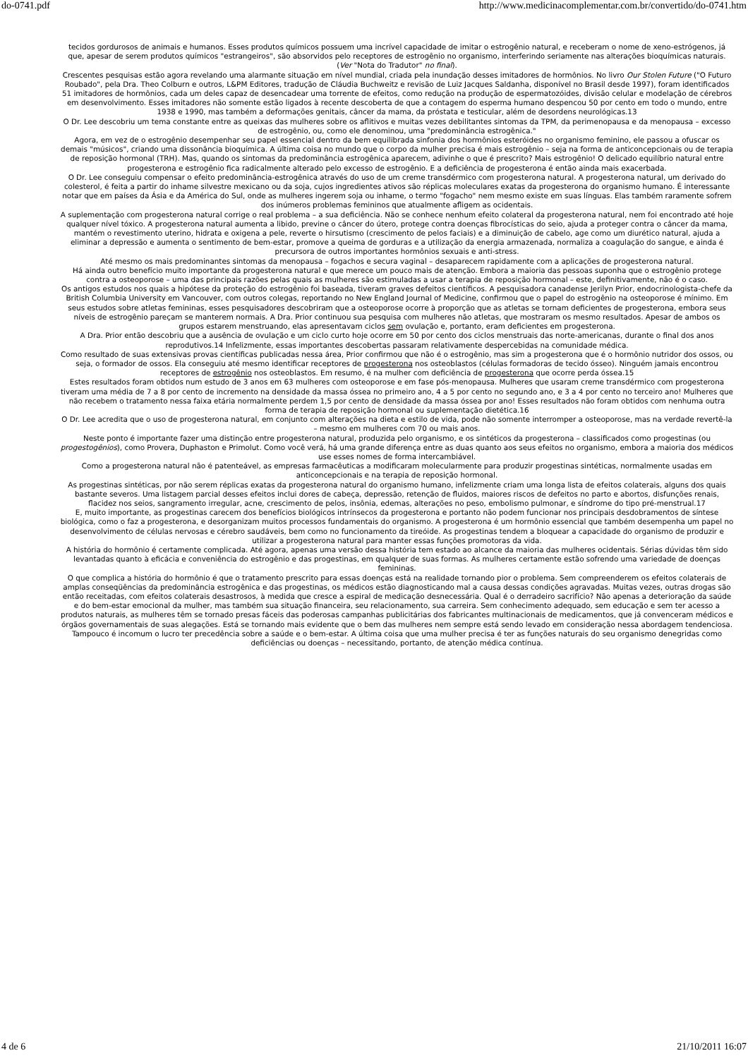do-0741.pdf http://www.medicinacomplementar.com.br/convertido/do-0741.htm
tecidos gordurosos de animais e humanos. Esses produtos químicos possuem uma incrível capacidade de imitar o estrogênio natural, e receberam o nome de xeno-estrógenos, já que, apesar de serem produtos químicos "estrangeiros", são absorvidos pelo receptores de estrogênio no organismo, interferindo seriamente nas alterações bioquímicas naturais. (Ver "Nota do Tradutor" no final).
Crescentes pesquisas estão agora revelando uma alarmante situação em nível mundial, criada pela inundação desses imitadores de hormônios. No livro Our Stolen Future ("O Futuro Roubado", pela Dra. Theo Colburn e outros, L&PM Editores, tradução de Cláudia Buchweitz e revisão de Luiz Jacques Saldanha, disponível no Brasil desde 1997), foram identificados 51 imitadores de hormônios, cada um deles capaz de desencadear uma torrente de efeitos, como redução na produção de espermatozóides, divisão celular e modelação de cérebros em desenvolvimento. Esses imitadores não somente estão ligados à recente descoberta de que a contagem do esperma humano despencou 50 por cento em todo o mundo, entre 1938 e 1990, mas também a deformações genitais, câncer da mama, da próstata e testicular, além de desordens neurológicas.13
O Dr. Lee descobriu um tema constante entre as queixas das mulheres sobre os aflitivos e muitas vezes debilitantes sintomas da TPM, da perimenopausa e da menopausa – excesso de estrogênio, ou, como ele denominou, uma "predominância estrogênica."
Agora, em vez de o estrogênio desempenhar seu papel essencial dentro da bem equilibrada sinfonia dos hormônios esteróides no organismo feminino, ele passou a ofuscar os demais "músicos", criando uma dissonância bioquímica. A última coisa no mundo que o corpo da mulher precisa é mais estrogênio – seja na forma de anticoncepcionais ou de terapia de reposição hormonal (TRH). Mas, quando os sintomas da predominância estrogênica aparecem, adivinhe o que é prescrito? Mais estrogênio! O delicado equilíbrio natural entre progesterona e estrogênio fica radicalmente alterado pelo excesso de estrogênio. E a deficiência de progesterona é então ainda mais exacerbada.
O Dr. Lee conseguiu compensar o efeito predominância-estrogênica através do uso de um creme transdérmico com progesterona natural. A progesterona natural, um derivado do colesterol, é feita a partir do inhame silvestre mexicano ou da soja, cujos ingredientes ativos são réplicas moleculares exatas da progesterona do organismo humano. É interessante notar que em países da Ásia e da América do Sul, onde as mulheres ingerem soja ou inhame, o termo "fogacho" nem mesmo existe em suas línguas. Elas também raramente sofrem dos inúmeros problemas femininos que atualmente afligem as ocidentais.
A suplementação com progesterona natural corrige o real problema – a sua deficiência. Não se conhece nenhum efeito colateral da progesterona natural, nem foi encontrado até hoje qualquer nível tóxico. A progesterona natural aumenta a libido, previne o câncer do útero, protege contra doenças fibrocísticas do seio, ajuda a proteger contra o câncer da mama, mantém o revestimento uterino, hidrata e oxigena a pele, reverte o hirsutismo (crescimento de pelos faciais) e a diminuição de cabelo, age como um diurético natural, ajuda a eliminar a depressão e aumenta o sentimento de bem-estar, promove a queima de gorduras e a utilização da energia armazenada, normaliza a coagulação do sangue, e ainda é precursora de outros importantes hormônios sexuais e anti-stress.
Até mesmo os mais predominantes sintomas da menopausa – fogachos e secura vaginal – desaparecem rapidamente com a aplicações de progesterona natural.
Há ainda outro benefício muito importante da progesterona natural e que merece um pouco mais de atenção. Embora a maioria das pessoas suponha que o estrogênio protege contra a osteoporose – uma das principais razões pelas quais as mulheres são estimuladas a usar a terapia de reposição hormonal – este, definitivamente, não é o caso.
Os antigos estudos nos quais a hipótese da proteção do estrogênio foi baseada, tiveram graves defeitos científicos. A pesquisadora canadense Jerilyn Prior, endocrinologista-chefe da British Columbia University em Vancouver, com outros colegas, reportando no New England Journal of Medicine, confirmou que o papel do estrogênio na osteoporose é mínimo. Em seus estudos sobre atletas femininas, esses pesquisadores descobriram que a osteoporose ocorre à proporção que as atletas se tornam deficientes de progesterona, embora seus níveis de estrogênio pareçam se manterem normais. A Dra. Prior continuou sua pesquisa com mulheres não atletas, que mostraram os mesmo resultados. Apesar de ambos os grupos estarem menstruando, elas apresentavam ciclos sem ovulação e, portanto, eram deficientes em progesterona.
A Dra. Prior então descobriu que a ausência de ovulação e um ciclo curto hoje ocorre em 50 por cento dos ciclos menstruais das norte-americanas, durante o final dos anos reprodutivos.14 Infelizmente, essas importantes descobertas passaram relativamente despercebidas na comunidade médica.
Como resultado de suas extensivas provas científicas publicadas nessa área, Prior confirmou que não é o estrogênio, mas sim a progesterona que é o hormônio nutridor dos ossos, ou seja, o formador de ossos. Ela conseguiu até mesmo identificar receptores de progesterona nos osteoblastos (células formadoras de tecido ósseo). Ninguém jamais encontrou receptores de estrogênio nos osteoblastos. Em resumo, é na mulher com deficiência de progesterona que ocorre perda óssea.15
Estes resultados foram obtidos num estudo de 3 anos em 63 mulheres com osteoporose e em fase pós-menopausa. Mulheres que usaram creme transdérmico com progesterona tiveram uma média de 7 a 8 por cento de incremento na densidade da massa óssea no primeiro ano, 4 a 5 por cento no segundo ano, e 3 a 4 por cento no terceiro ano! Mulheres que não recebem o tratamento nessa faixa etária normalmente perdem 1,5 por cento de densidade da massa óssea por ano! Esses resultados não foram obtidos com nenhuma outra forma de terapia de reposição hormonal ou suplementação dietética.16
O Dr. Lee acredita que o uso de progesterona natural, em conjunto com alterações na dieta e estilo de vida, pode não somente interromper a osteoporose, mas na verdade revertê-la – mesmo em mulheres com 70 ou mais anos.
Neste ponto é importante fazer uma distinção entre progesterona natural, produzida pelo organismo, e os sintéticos da progesterona – classificados como progestinas (ou progestogênios), como Provera, Duphaston e Primolut. Como você verá, há uma grande diferença entre as duas quanto aos seus efeitos no organismo, embora a maioria dos médicos use esses nomes de forma intercambiável.
Como a progesterona natural não é patenteável, as empresas farmacêuticas a modificaram molecularmente para produzir progestinas sintéticas, normalmente usadas em anticoncepcionais e na terapia de reposição hormonal.
As progestinas sintéticas, por não serem réplicas exatas da progesterona natural do organismo humano, infelizmente criam uma longa lista de efeitos colaterais, alguns dos quais bastante severos. Uma listagem parcial desses efeitos inclui dores de cabeça, depressão, retenção de fluidos, maiores riscos de defeitos no parto e abortos, disfunções renais, flacidez nos seios, sangramento irregular, acne, crescimento de pelos, insônia, edemas, alterações no peso, embolismo pulmonar, e síndrome do tipo pré-menstrual.17
E, muito importante, as progestinas carecem dos benefícios biológicos intrínsecos da progesterona e portanto não podem funcionar nos principais desdobramentos de síntese biológica, como o faz a progesterona, e desorganizam muitos processos fundamentais do organismo. A progesterona é um hormônio essencial que também desempenha um papel no desenvolvimento de células nervosas e cérebro saudáveis, bem como no funcionamento da tireóide. As progestinas tendem a bloquear a capacidade do organismo de produzir e utilizar a progesterona natural para manter essas funções promotoras da vida.
A história do hormônio é certamente complicada. Até agora, apenas uma versão dessa história tem estado ao alcance da maioria das mulheres ocidentais. Sérias dúvidas têm sido levantadas quanto à eficácia e conveniência do estrogênio e das progestinas, em qualquer de suas formas. As mulheres certamente estão sofrendo uma variedade de doenças femininas.
O que complica a história do hormônio é que o tratamento prescrito para essas doenças está na realidade tornando pior o problema. Sem compreenderem os efeitos colaterais de amplas conseqüências da predominância estrogênica e das progestinas, os médicos estão diagnosticando mal a causa dessas condições agravadas. Muitas vezes, outras drogas são então receitadas, com efeitos colaterais desastrosos, à medida que cresce a espiral de medicação desnecessária. Qual é o derradeiro sacrifício? Não apenas a deterioração da saúde e do bem-estar emocional da mulher, mas também sua situação financeira, seu relacionamento, sua carreira. Sem conhecimento adequado, sem educação e sem ter acesso a produtos naturais, as mulheres têm se tornado presas fáceis das poderosas campanhas publicitárias dos fabricantes multinacionais de medicamentos, que já convenceram médicos e órgãos governamentais de suas alegações. Está se tornando mais evidente que o bem das mulheres nem sempre está sendo levado em consideração nessa abordagem tendenciosa. Tampouco é incomum o lucro ter precedência sobre a saúde e o bem-estar. A última coisa que uma mulher precisa é ter as funções naturais do seu organismo denegridas como deficiências ou doenças – necessitando, portanto, de atenção médica contínua.
4 de 6 21/10/2011 16:07